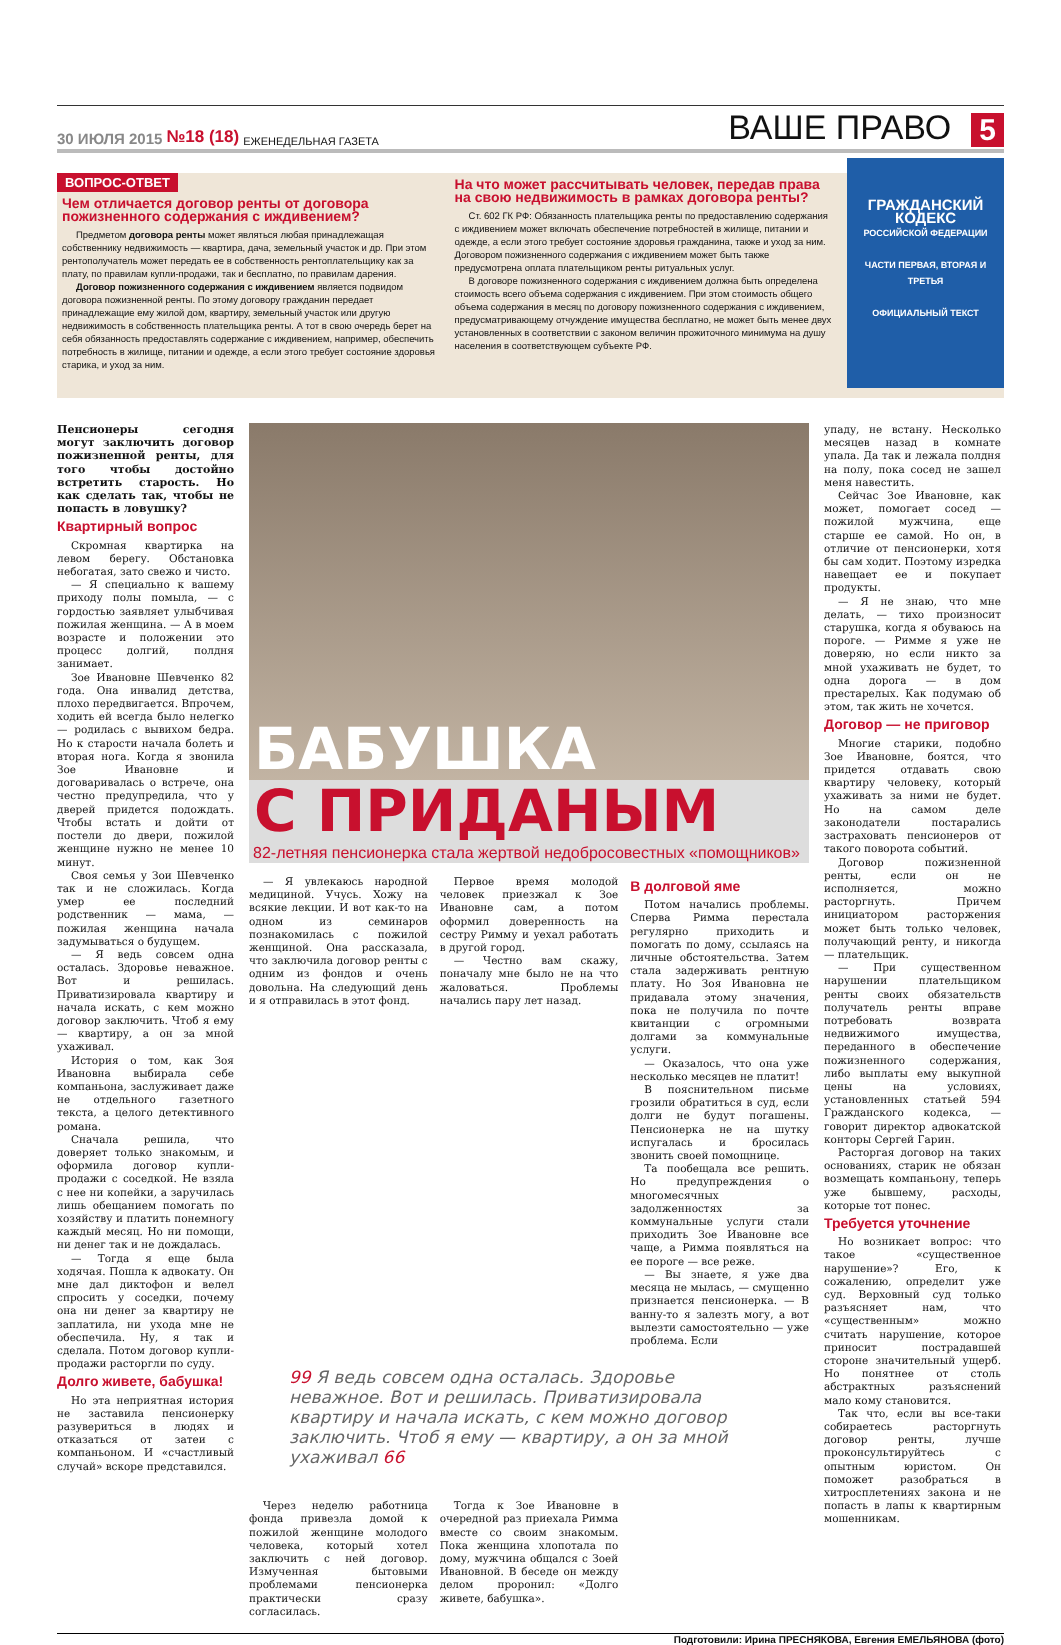30 ИЮЛЯ 2015 №18 (18) ЕЖЕНЕДЕЛЬНАЯ ГАЗЕТА ВАШЕ ПРАВО 5
ВОПРОС-ОТВЕТ
Чем отличается договор ренты от договора пожизненного содержания с иждивением?
Предметом договора ренты может являться любая принадлежащая собственнику недвижимость — квартира, дача, земельный участок и др. При этом рентополучатель может передать ее в собственность рентоплательщику как за плату, по правилам купли-продажи, так и бесплатно, по правилам дарения.
Договор пожизненного содержания с иждивением является подвидом договора пожизненной ренты. По этому договору гражданин передает принадлежащие ему жилой дом, квартиру, земельный участок или другую недвижимость в собственность плательщика ренты. А тот в свою очередь берет на себя обязанность предоставлять содержание с иждивением, например, обеспечить потребность в жилище, питании и одежде, а если этого требует состояние здоровья старика, и уход за ним.
На что может рассчитывать человек, передав права на свою недвижимость в рамках договора ренты?
Ст. 602 ГК РФ: Обязанность плательщика ренты по предоставлению содержания с иждивением может включать обеспечение потребностей в жилище, питании и одежде, а если этого требует состояние здоровья гражданина, также и уход за ним. Договором пожизненного содержания с иждивением может быть также предусмотрена оплата плательщиком ренты ритуальных услуг.
В договоре пожизненного содержания с иждивением должна быть определена стоимость всего объема содержания с иждивением. При этом стоимость общего объема содержания в месяц по договору пожизненного содержания с иждивением, предусматривающему отчуждение имущества бесплатно, не может быть менее двух установленных в соответствии с законом величин прожиточного минимума на душу населения в соответствующем субъекте РФ.
ГРАЖДАНСКИЙ КОДЕКС
РОССИЙСКОЙ ФЕДЕРАЦИИ
ЧАСТИ ПЕРВАЯ, ВТОРАЯ И ТРЕТЬЯ
ОФИЦИАЛЬНЫЙ ТЕКСТ
Пенсионеры сегодня могут заключить договор пожизненной ренты, для того чтобы достойно встретить старость. Но как сделать так, чтобы не попасть в ловушку?
Квартирный вопрос
Скромная квартирка на левом берегу. Обстановка небогатая, зато свежо и чисто.
— Я специально к вашему приходу полы помыла, — с гордостью заявляет улыбчивая пожилая женщина. — А в моем возрасте и положении это процесс долгий, полдня занимает.
Зое Ивановне Шевченко 82 года. Она инвалид детства, плохо передвигается. Впрочем, ходить ей всегда было нелегко — родилась с вывихом бедра. Но к старости начала болеть и вторая нога. Когда я звонила Зое Ивановне и договаривалась о встрече, она честно предупредила, что у дверей придется подождать. Чтобы встать и дойти от постели до двери, пожилой женщине нужно не менее 10 минут.
Своя семья у Зои Шевченко так и не сложилась. Когда умер ее последний родственник — мама, — пожилая женщина начала задумываться о будущем.
— Я ведь совсем одна осталась. Здоровье неважное. Вот и решилась. Приватизировала квартиру и начала искать, с кем можно договор заключить. Чтоб я ему — квартиру, а он за мной ухаживал.
История о том, как Зоя Ивановна выбирала себе компаньона, заслуживает даже не отдельного газетного текста, а целого детективного романа.
Сначала решила, что доверяет только знакомым, и оформила договор купли-продажи с соседкой. Не взяла с нее ни копейки, а заручилась лишь обещанием помогать по хозяйству и платить понемногу каждый месяц. Но ни помощи, ни денег так и не дождалась.
— Тогда я еще была ходячая. Пошла к адвокату. Он мне дал диктофон и велел спросить у соседки, почему она ни денег за квартиру не заплатила, ни ухода мне не обеспечила. Ну, я так и сделала. Потом договор купли-продажи расторгли по суду.
Долго живете, бабушка!
Но эта неприятная история не заставила пенсионерку разувериться в людях и отказаться от затеи с компаньоном. И «счастливый случай» вскоре представился.
БАБУШКА
С ПРИДАНЫМ
82-летняя пенсионерка стала жертвой недобросовестных «помощников»
— Я увлекаюсь народной медициной. Учусь. Хожу на всякие лекции. И вот как-то на одном из семинаров познакомилась с пожилой женщиной. Она рассказала, что заключила договор ренты с одним из фондов и очень довольна. На следующий день и я отправилась в этот фонд.
Первое время молодой человек приезжал к Зое Ивановне сам, а потом оформил доверенность на сестру Римму и уехал работать в другой город.
— Честно вам скажу, поначалу мне было не на что жаловаться. Проблемы начались пару лет назад.
В долговой яме
Потом начались проблемы. Сперва Римма перестала регулярно приходить и помогать по дому, ссылаясь на личные обстоятельства. Затем стала задерживать рентную плату. Но Зоя Ивановна не придавала этому значения, пока не получила по почте квитанции с огромными долгами за коммунальные услуги.
— Оказалось, что она уже несколько месяцев не платит!
В пояснительном письме грозили обратиться в суд, если долги не будут погашены. Пенсионерка не на шутку испугалась и бросилась звонить своей помощнице.
Та пообещала все решить. Но предупреждения о многомесячных задолженностях за коммунальные услуги стали приходить Зое Ивановне все чаще, а Римма появляться на ее пороге — все реже.
— Вы знаете, я уже два месяца не мылась, — смущенно признается пенсионерка. — В ванну-то я залезть могу, а вот вылезти самостоятельно — уже проблема. Если
99 Я ведь совсем одна осталась. Здоровье неважное. Вот и решилась. Приватизировала квартиру и начала искать, с кем можно договор заключить. Чтоб я ему — квартиру, а он за мной ухаживал 66
Через неделю работница фонда привезла домой к пожилой женщине молодого человека, который хотел заключить с ней договор. Измученная бытовыми проблемами пенсионерка практически сразу согласилась.
Тогда к Зое Ивановне в очередной раз приехала Римма вместе со своим знакомым. Пока женщина хлопотала по дому, мужчина общался с Зоей Ивановной. В беседе он между делом проронил: «Долго живете, бабушка».
упаду, не встану. Несколько месяцев назад в комнате упала. Да так и лежала полдня на полу, пока сосед не зашел меня навестить.
Сейчас Зое Ивановне, как может, помогает сосед — пожилой мужчина, еще старше ее самой. Но он, в отличие от пенсионерки, хотя бы сам ходит. Поэтому изредка навещает ее и покупает продукты.
— Я не знаю, что мне делать, — тихо произносит старушка, когда я обуваюсь на пороге. — Римме я уже не доверяю, но если никто за мной ухаживать не будет, то одна дорога — в дом престарелых. Как подумаю об этом, так жить не хочется.
Договор — не приговор
Многие старики, подобно Зое Ивановне, боятся, что придется отдавать свою квартиру человеку, который ухаживать за ними не будет. Но на самом деле законодатели постарались застраховать пенсионеров от такого поворота событий.
Договор пожизненной ренты, если он не исполняется, можно расторгнуть. Причем инициатором расторжения может быть только человек, получающий ренту, и никогда — плательщик.
— При существенном нарушении плательщиком ренты своих обязательств получатель ренты вправе потребовать возврата недвижимого имущества, переданного в обеспечение пожизненного содержания, либо выплаты ему выкупной цены на условиях, установленных статьей 594 Гражданского кодекса, — говорит директор адвокатской конторы Сергей Гарин.
Расторгая договор на таких основаниях, старик не обязан возмещать компаньону, теперь уже бывшему, расходы, которые тот понес.
Требуется уточнение
Но возникает вопрос: что такое «существенное нарушение»? Его, к сожалению, определит уже суд. Верховный суд только разъясняет нам, что «существенным» можно считать нарушение, которое приносит пострадавшей стороне значительный ущерб. Но понятнее от столь абстрактных разъяснений мало кому становится.
Так что, если вы все-таки собираетесь расторгнуть договор ренты, лучше проконсультируйтесь с опытным юристом. Он поможет разобраться в хитросплетениях закона и не попасть в лапы к квартирным мошенникам.
Подготовили: Ирина ПРЕСНЯКОВА, Евгения ЕМЕЛЬЯНОВА (фото)